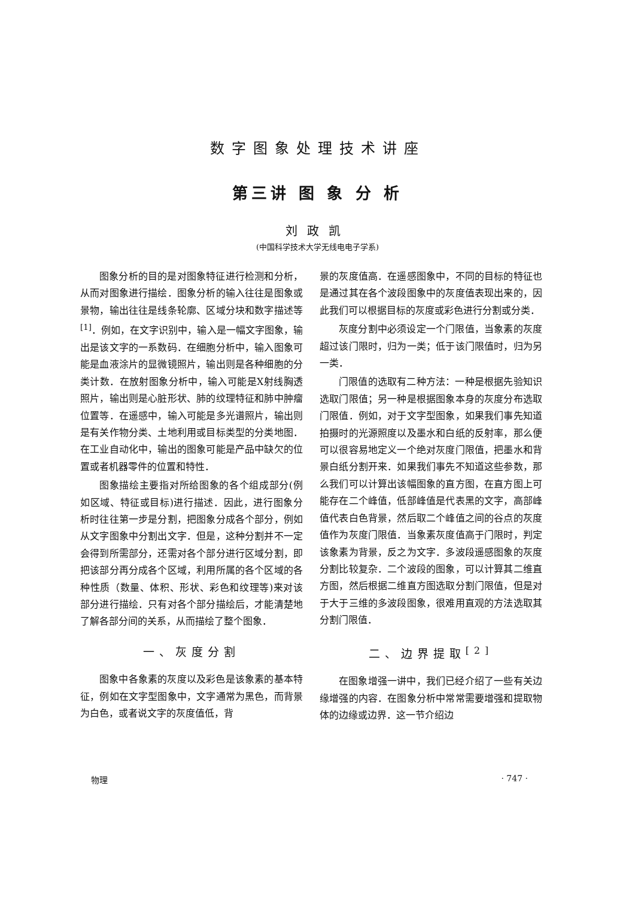数字图象处理技术讲座
第三讲 图 象 分 析
刘政凯
(中国科学技术大学无线电电子学系)
图象分析的目的是对图象特征进行检测和分析，从而对图象进行描绘．图象分析的输入往往是图象或景物，输出往往是线条轮廓、区域分块和数字描述等<sup>[1]</sup>．例如，在文字识别中，输入是一幅文字图象，输出是该文字的一系数码．在细胞分析中，输入图象可能是血液涂片的显微镜照片，输出则是各种细胞的分类计数．在放射图象分析中，输入可能是X射线胸透照片，输出则是心脏形状、肺的纹理特征和肺中肿瘤位置等．在遥感中，输入可能是多光谱照片，输出则是有关作物分类、土地利用或目标类型的分类地图．在工业自动化中，输出的图象可能是产品中缺欠的位置或者机器零件的位置和特性．
图象描绘主要指对所给图象的各个组成部分(例如区域、特征或目标)进行描述．因此，进行图象分析时往往第一步是分割，把图象分成各个部分，例如从文字图象中分割出文字．但是，这种分割并不一定会得到所需部分，还需对各个部分进行区域分割，即把该部分再分成各个区域，利用所属的各个区域的各种性质（数量、体积、形状、彩色和纹理等)来对该部分进行描绘．只有对各个部分描绘后，才能清楚地了解各部分间的关系，从而描绘了整个图象．
一、灰度分割
图象中各象素的灰度以及彩色是该象素的基本特征，例如在文字型图象中，文字通常为黑色，而背景为白色，或者说文字的灰度值低，背
景的灰度值高．在遥感图象中，不同的目标的特征也是通过其在各个波段图象中的灰度值表现出来的，因此我们可以根据目标的灰度或彩色进行分割或分类．
灰度分割中必须设定一个门限值，当象素的灰度超过该门限时，归为一类；低于该门限值时，归为另一类．
门限值的选取有二种方法：一种是根据先验知识选取门限值；另一种是根据图象本身的灰度分布选取门限值．例如，对于文字型图象，如果我们事先知道拍摄时的光源照度以及墨水和白纸的反射率，那么便可以很容易地定义一个绝对灰度门限值，把墨水和背景白纸分割开来．如果我们事先不知道这些参数，那么我们可以计算出该幅图象的直方图，在直方图上可能存在二个峰值，低部峰值是代表黑的文字，高部峰值代表白色背景，然后取二个峰值之间的谷点的灰度值作为灰度门限值．当象素灰度值高于门限时，判定该象素为背景，反之为文字．多波段遥感图象的灰度分割比较复杂．二个波段的图象，可以计算其二维直方图，然后根据二维直方图选取分割门限值，但是对于大于三维的多波段图象，很难用直观的方法选取其分割门限值．
二、边界提取<sup>[2]</sup>
在图象增强一讲中，我们已经介绍了一些有关边缘增强的内容．在图象分析中常常需要增强和提取物体的边缘或边界．这一节介绍边
物理 · 747 ·